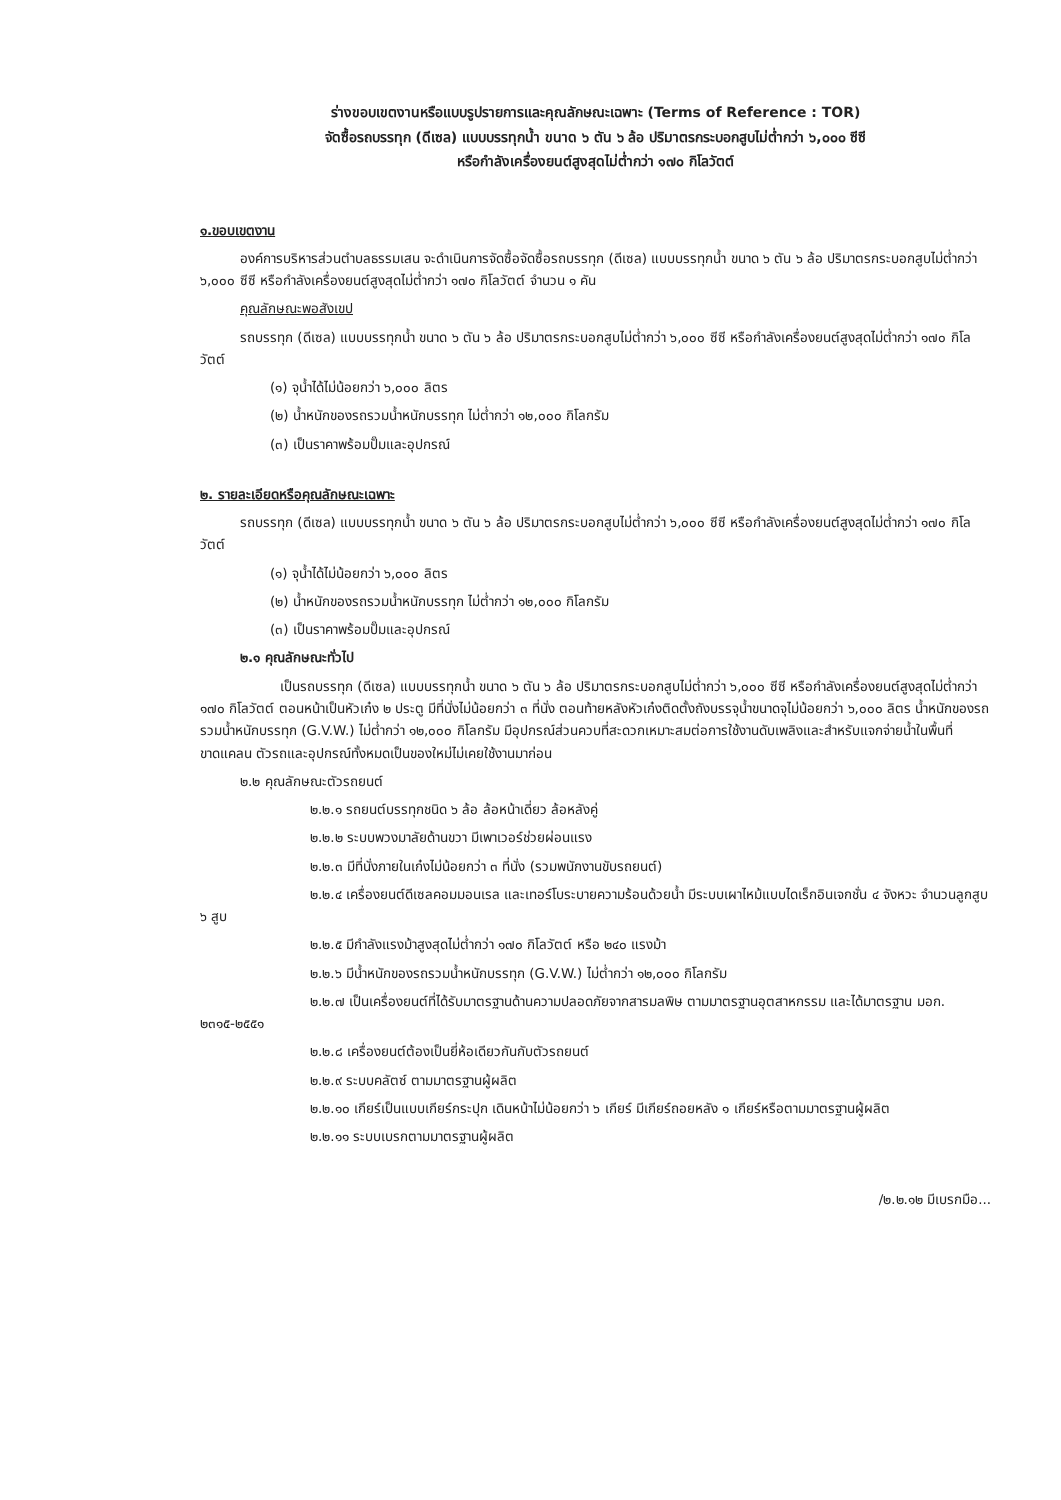ร่างขอบเขตงานหรือแบบรูปรายการและคุณลักษณะเฉพาะ (Terms of Reference : TOR)
จัดซื้อรถบรรทุก (ดีเซล) แบบบรรทุกน้ำ ขนาด ๖ ตัน ๖ ล้อ ปริมาตรกระบอกสูบไม่ต่ำกว่า ๖,๐๐๐ ซีซี
หรือกำลังเครื่องยนต์สูงสุดไม่ต่ำกว่า ๑๗๐ กิโลวัตต์
๑.ขอบเขตงาน
องค์การบริหารส่วนตำบลธรรมเสน จะดำเนินการจัดซื้อจัดซื้อรถบรรทุก (ดีเซล) แบบบรรทุกน้ำ ขนาด ๖ ตัน ๖ ล้อ ปริมาตรกระบอกสูบไม่ต่ำกว่า ๖,๐๐๐ ซีซี หรือกำลังเครื่องยนต์สูงสุดไม่ต่ำกว่า ๑๗๐ กิโลวัตต์ จำนวน ๑ คัน
คุณลักษณะพอสังเขป
รถบรรทุก (ดีเซล) แบบบรรทุกน้ำ ขนาด ๖ ตัน ๖ ล้อ ปริมาตรกระบอกสูบไม่ต่ำกว่า ๖,๐๐๐ ซีซี หรือกำลังเครื่องยนต์สูงสุดไม่ต่ำกว่า ๑๗๐ กิโลวัตต์
(๑) จุน้ำได้ไม่น้อยกว่า ๖,๐๐๐ ลิตร
(๒) น้ำหนักของรถรวมน้ำหนักบรรทุก ไม่ต่ำกว่า ๑๒,๐๐๐ กิโลกรัม
(๓) เป็นราคาพร้อมปั๊มและอุปกรณ์
๒. รายละเอียดหรือคุณลักษณะเฉพาะ
รถบรรทุก (ดีเซล) แบบบรรทุกน้ำ ขนาด ๖ ตัน ๖ ล้อ ปริมาตรกระบอกสูบไม่ต่ำกว่า ๖,๐๐๐ ซีซี หรือกำลังเครื่องยนต์สูงสุดไม่ต่ำกว่า ๑๗๐ กิโลวัตต์
(๑) จุน้ำได้ไม่น้อยกว่า ๖,๐๐๐ ลิตร
(๒) น้ำหนักของรถรวมน้ำหนักบรรทุก ไม่ต่ำกว่า ๑๒,๐๐๐ กิโลกรัม
(๓) เป็นราคาพร้อมปั๊มและอุปกรณ์
๒.๑ คุณลักษณะทั่วไป
เป็นรถบรรทุก (ดีเซล) แบบบรรทุกน้ำ ขนาด ๖ ตัน ๖ ล้อ ปริมาตรกระบอกสูบไม่ต่ำกว่า ๖,๐๐๐ ซีซี หรือกำลังเครื่องยนต์สูงสุดไม่ต่ำกว่า ๑๗๐ กิโลวัตต์ ตอนหน้าเป็นหัวเก๋ง ๒ ประตู มีที่นั่งไม่น้อยกว่า ๓ ที่นั่ง ตอนท้ายหลังหัวเก๋งติดตั้งถังบรรจุน้ำขนาดจุไม่น้อยกว่า ๖,๐๐๐ ลิตร น้ำหนักของรถรวมน้ำหนักบรรทุก (G.V.W.) ไม่ต่ำกว่า ๑๒,๐๐๐ กิโลกรัม มีอุปกรณ์ส่วนควบที่สะดวกเหมาะสมต่อการใช้งานดับเพลิงและสำหรับแจกจ่ายน้ำในพื้นที่ขาดแคลน ตัวรถและอุปกรณ์ทั้งหมดเป็นของใหม่ไม่เคยใช้งานมาก่อน
๒.๒ คุณลักษณะตัวรถยนต์
๒.๒.๑ รถยนต์บรรทุกชนิด ๖ ล้อ ล้อหน้าเดี่ยว ล้อหลังคู่
๒.๒.๒ ระบบพวงมาลัยด้านขวา มีเพาเวอร์ช่วยผ่อนแรง
๒.๒.๓ มีที่นั่งภายในเก๋งไม่น้อยกว่า ๓ ที่นั่ง (รวมพนักงานขับรถยนต์)
๒.๒.๔ เครื่องยนต์ดีเซลคอมมอนเรล และเทอร์โบระบายความร้อนด้วยน้ำ มีระบบเผาไหม้แบบไดเร็กอินเจกชั่น ๔ จังหวะ จำนวนลูกสูบ ๖ สูบ
๒.๒.๕ มีกำลังแรงม้าสูงสุดไม่ต่ำกว่า ๑๗๐ กิโลวัตต์ หรือ ๒๔๐ แรงม้า
๒.๒.๖ มีน้ำหนักของรถรวมน้ำหนักบรรทุก (G.V.W.) ไม่ต่ำกว่า ๑๒,๐๐๐ กิโลกรัม
๒.๒.๗ เป็นเครื่องยนต์ที่ได้รับมาตรฐานด้านความปลอดภัยจากสารมลพิษ ตามมาตรฐานอุตสาหกรรม และได้มาตรฐาน มอก. ๒๓๑๕-๒๕๕๑
๒.๒.๘ เครื่องยนต์ต้องเป็นยี่ห้อเดียวกันกับตัวรถยนต์
๒.๒.๙ ระบบคลัตซ์ ตามมาตรฐานผู้ผลิต
๒.๒.๑๐ เกียร์เป็นแบบเกียร์กระปุก เดินหน้าไม่น้อยกว่า ๖ เกียร์ มีเกียร์ถอยหลัง ๑ เกียร์หรือตามมาตรฐานผู้ผลิต
๒.๒.๑๑ ระบบเบรกตามมาตรฐานผู้ผลิต
/๒.๒.๑๒ มีเบรกมือ...